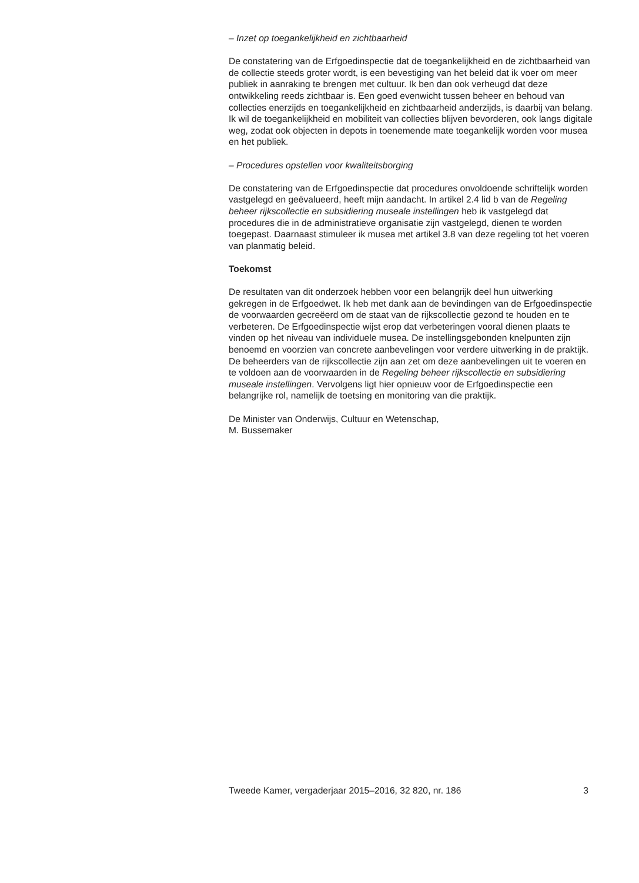– Inzet op toegankelijkheid en zichtbaarheid
De constatering van de Erfgoedinspectie dat de toegankelijkheid en de zichtbaarheid van de collectie steeds groter wordt, is een bevestiging van het beleid dat ik voer om meer publiek in aanraking te brengen met cultuur. Ik ben dan ook verheugd dat deze ontwikkeling reeds zichtbaar is. Een goed evenwicht tussen beheer en behoud van collecties enerzijds en toegankelijkheid en zichtbaarheid anderzijds, is daarbij van belang. Ik wil de toegankelijkheid en mobiliteit van collecties blijven bevorderen, ook langs digitale weg, zodat ook objecten in depots in toenemende mate toegankelijk worden voor musea en het publiek.
– Procedures opstellen voor kwaliteitsborging
De constatering van de Erfgoedinspectie dat procedures onvoldoende schriftelijk worden vastgelegd en geëvalueerd, heeft mijn aandacht. In artikel 2.4 lid b van de Regeling beheer rijkscollectie en subsidiering museale instellingen heb ik vastgelegd dat procedures die in de administratieve organisatie zijn vastgelegd, dienen te worden toegepast. Daarnaast stimuleer ik musea met artikel 3.8 van deze regeling tot het voeren van planmatig beleid.
Toekomst
De resultaten van dit onderzoek hebben voor een belangrijk deel hun uitwerking gekregen in de Erfgoedwet. Ik heb met dank aan de bevindingen van de Erfgoedinspectie de voorwaarden gecreëerd om de staat van de rijkscollectie gezond te houden en te verbeteren. De Erfgoedinspectie wijst erop dat verbeteringen vooral dienen plaats te vinden op het niveau van individuele musea. De instellingsgebonden knelpunten zijn benoemd en voorzien van concrete aanbevelingen voor verdere uitwerking in de praktijk. De beheerders van de rijkscollectie zijn aan zet om deze aanbevelingen uit te voeren en te voldoen aan de voorwaarden in de Regeling beheer rijkscollectie en subsidiering museale instellingen. Vervolgens ligt hier opnieuw voor de Erfgoedinspectie een belangrijke rol, namelijk de toetsing en monitoring van die praktijk.
De Minister van Onderwijs, Cultuur en Wetenschap,
M. Bussemaker
Tweede Kamer, vergaderjaar 2015–2016, 32 820, nr. 186 3